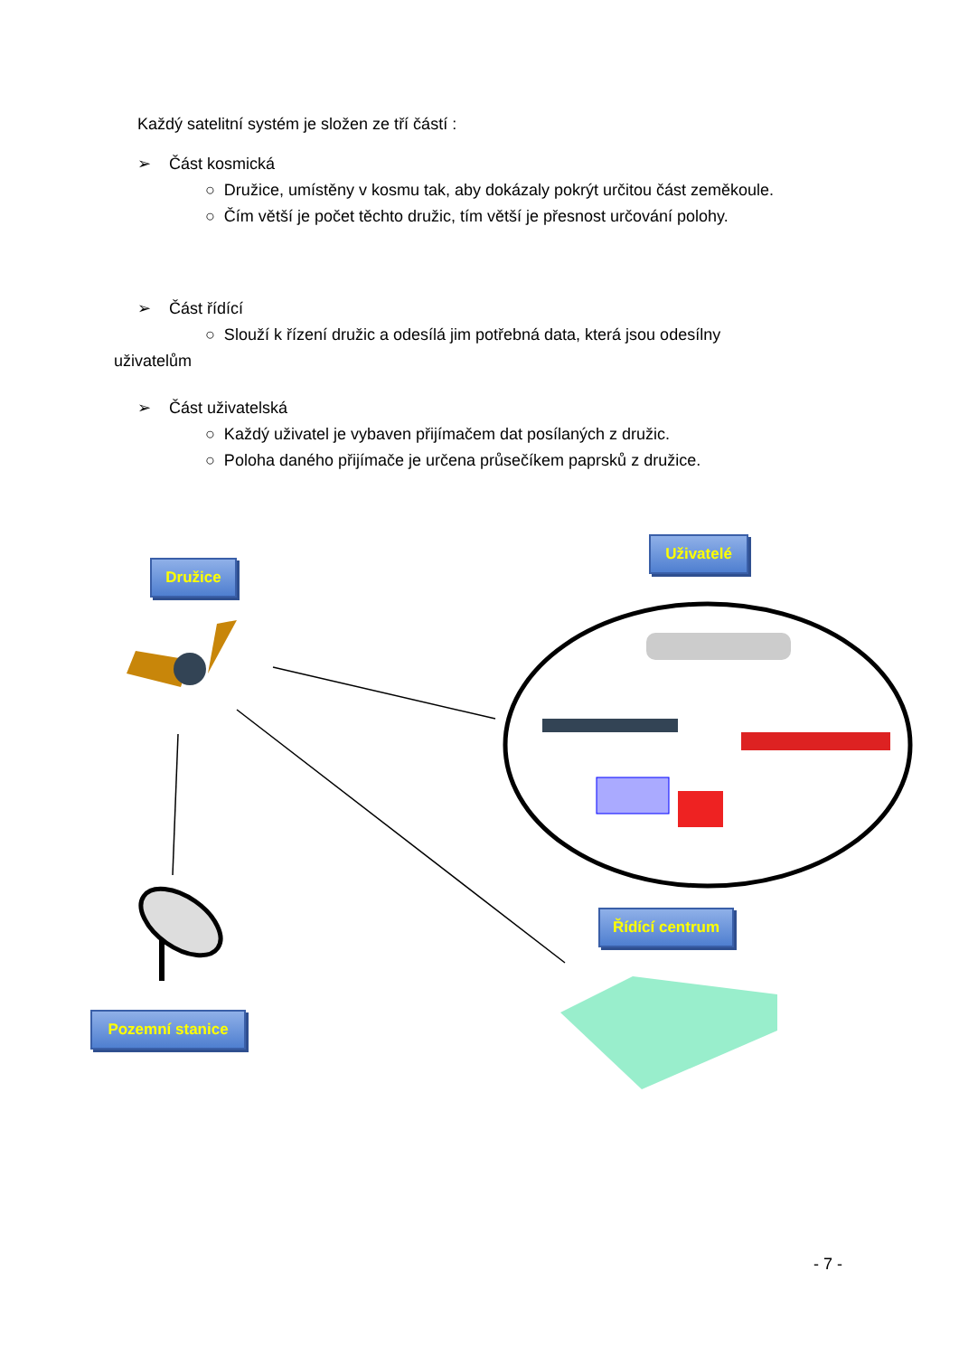Každý satelitní systém je složen ze tří částí :
➢ Část kosmická
○ Družice, umístěny v kosmu tak, aby dokázaly pokrýt určitou část zeměkoule.
○ Čím větší je počet těchto družic, tím větší je přesnost určování polohy.
➢ Část řídící
○ Slouží k řízení družic a odesílá jim potřebná data, která jsou odesílny
uživatelům
➢ Část uživatelská
○ Každý uživatel je vybaven přijímačem dat posílaných z družic.
○ Poloha daného přijímače je určena průsečíkem paprsků z družice.
Družice
Uživatelé
Řídící centrum
Pozemní stanice
- 7 -